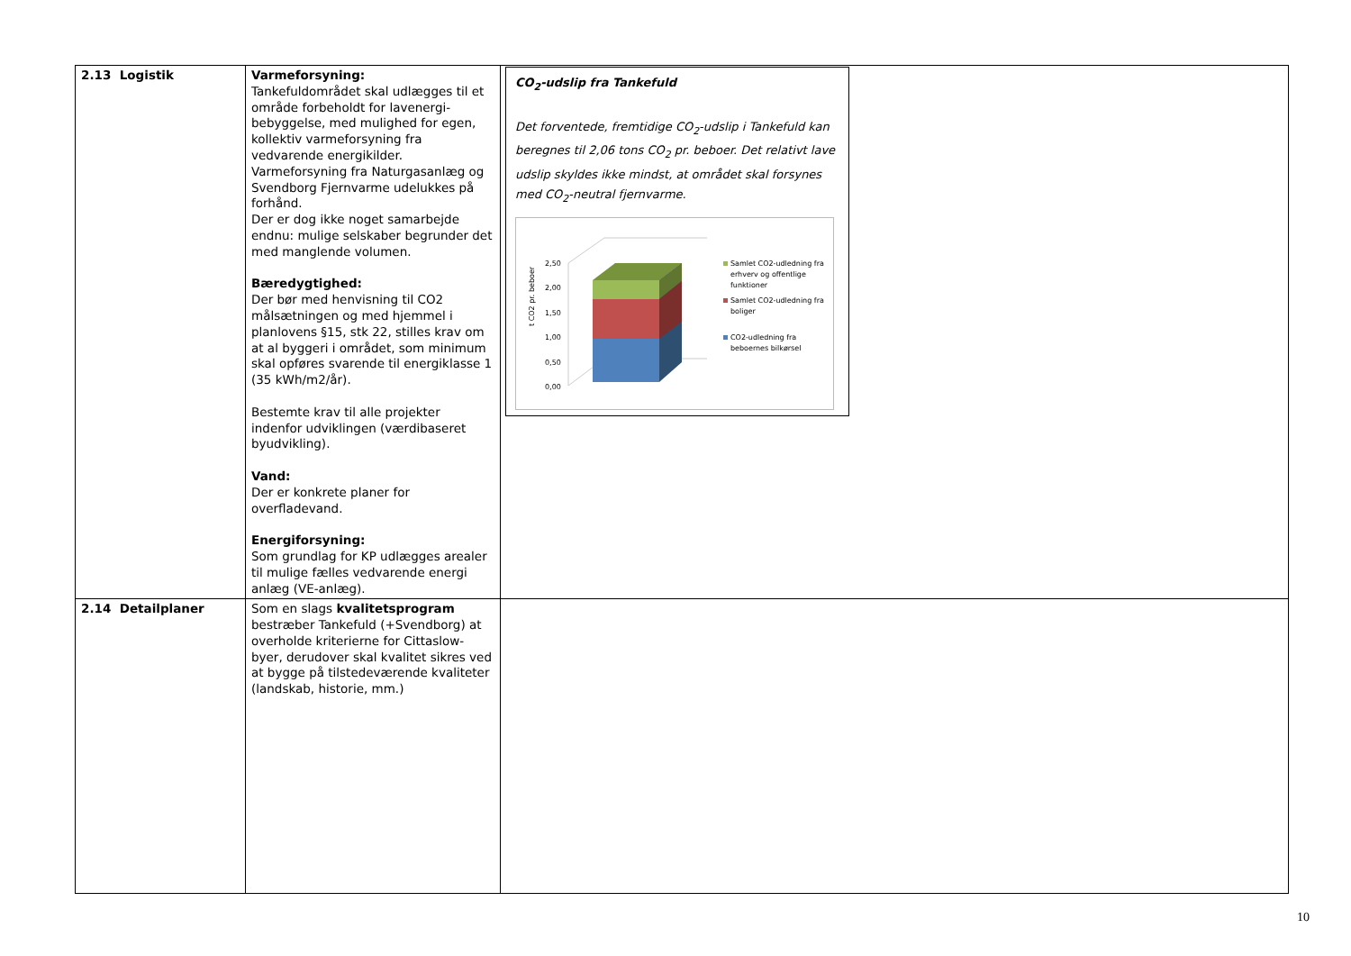| 2.13 Logistik | Varmeforsyning: Tankefuldområdet skal udlægges til et område forbeholdt for lavenergi-bebyggelse, med mulighed for egen, kollektiv varmeforsyning fra vedvarende energikilder. Varmeforsyning fra Naturgasanlæg og Svendborg Fjernvarme udelukkes på forhånd. Der er dog ikke noget samarbejde endnu: mulige selskaber begrunder det med manglende volumen. Bæredygtighed: Der bør med henvisning til CO2 målsætningen og med hjemmel i planlovens §15, stk 22, stilles krav om at al byggeri i området, som minimum skal opføres svarende til energiklasse 1 (35 kWh/m2/år). Bestemte krav til alle projekter indenfor udviklingen (værdibaseret byudvikling). Vand: Der er konkrete planer for overfladevand. Energiforsyning: Som grundlag for KP udlægges arealer til mulige fælles vedvarende energi anlæg (VE-anlæg). | CO<sub>2</sub>-udslip fra Tankefuld Det forventede, fremtidige CO<sub>2</sub>-udslip i Tankefuld kan beregnes til 2,06 tons CO<sub>2</sub> pr. beboer. Det relativt lave udslip skyldes ikke mindst, at området skal forsynes med CO<sub>2</sub>-neutral fjernvarme. t CO2 pr. beboer 0,00 0,50 1,00 1,50 2,00 2,50 Samlet CO2-udledning fra erhverv og offentlige funktioner Samlet CO2-udledning fra boliger CO2-udledning fra beboernes bilkørsel |
| 2.14 Detailplaner | Som en slags kvalitetsprogram bestræber Tankefuld (+Svendborg) at overholde kriterierne for Cittaslow-byer, derudover skal kvalitet sikres ved at bygge på tilstedeværende kvaliteter (landskab, historie, mm.) | |
10